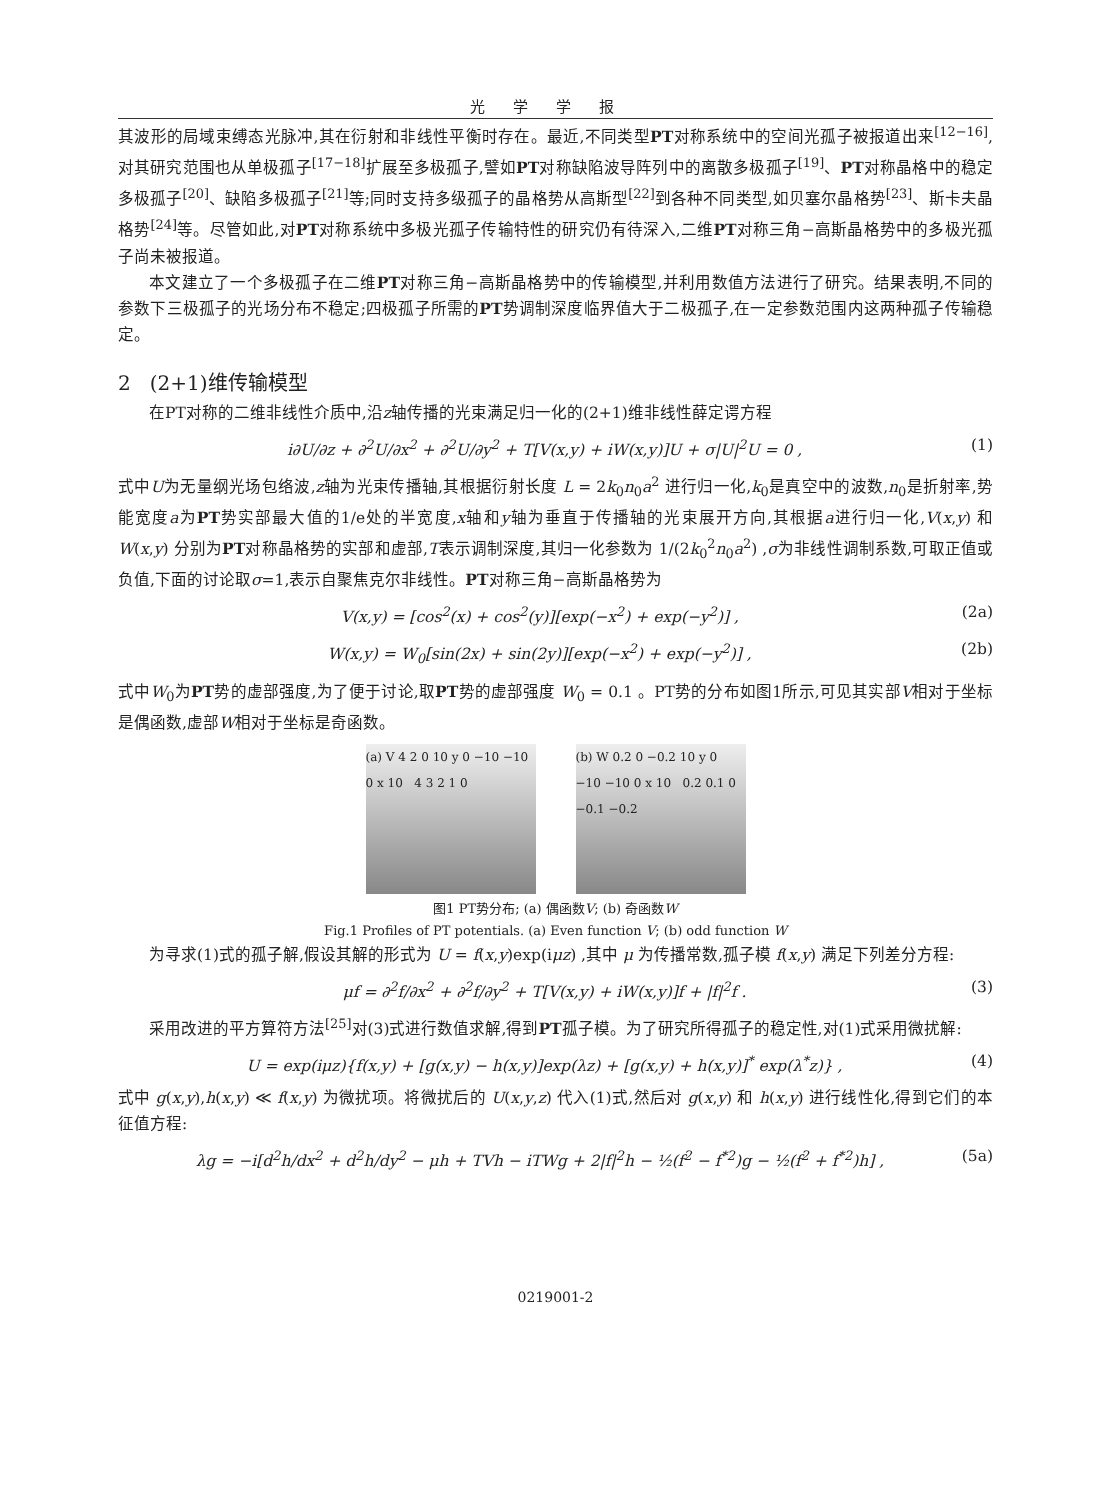光学学报
其波形的局域束缚态光脉冲,其在衍射和非线性平衡时存在。最近,不同类型PT对称系统中的空间光孤子被报道出来<sup>[12−16]</sup>,对其研究范围也从单极孤子<sup>[17−18]</sup>扩展至多极孤子,譬如PT对称缺陷波导阵列中的离散多极孤子<sup>[19]</sup>、PT对称晶格中的稳定多极孤子<sup>[20]</sup>、缺陷多极孤子<sup>[21]</sup>等;同时支持多级孤子的晶格势从高斯型<sup>[22]</sup>到各种不同类型,如贝塞尔晶格势<sup>[23]</sup>、斯卡夫晶格势<sup>[24]</sup>等。尽管如此,对PT对称系统中多极光孤子传输特性的研究仍有待深入,二维PT对称三角−高斯晶格势中的多极光孤子尚未被报道。
本文建立了一个多极孤子在二维PT对称三角−高斯晶格势中的传输模型,并利用数值方法进行了研究。结果表明,不同的参数下三极孤子的光场分布不稳定;四极孤子所需的PT势调制深度临界值大于二极孤子,在一定参数范围内这两种孤子传输稳定。
2 (2+1)维传输模型
在PT对称的二维非线性介质中,沿z轴传播的光束满足归一化的(2+1)维非线性薛定谔方程
i∂U/∂z + ∂<sup>2</sup>U/∂x<sup>2</sup> + ∂<sup>2</sup>U/∂y<sup>2</sup> + T[V(x,y) + iW(x,y)]U + σ|U|<sup>2</sup>U = 0 , (1)
式中U为无量纲光场包络波,z轴为光束传播轴,其根据衍射长度 L = 2k<sub>0</sub>n<sub>0</sub>a<sup>2</sup> 进行归一化,k<sub>0</sub>是真空中的波数,n<sub>0</sub>是折射率,势能宽度a为PT势实部最大值的1/e处的半宽度,x轴和y轴为垂直于传播轴的光束展开方向,其根据a进行归一化,V(x,y) 和 W(x,y) 分别为PT对称晶格势的实部和虚部,T表示调制深度,其归一化参数为 1/(2k<sub>0</sub><sup>2</sup>n<sub>0</sub>a<sup>2</sup>) ,σ为非线性调制系数,可取正值或负值,下面的讨论取σ=1,表示自聚焦克尔非线性。PT对称三角−高斯晶格势为
V(x,y) = [cos<sup>2</sup>(x) + cos<sup>2</sup>(y)][exp(−x<sup>2</sup>) + exp(−y<sup>2</sup>)] , (2a)
W(x,y) = W<sub>0</sub>[sin(2x) + sin(2y)][exp(−x<sup>2</sup>) + exp(−y<sup>2</sup>)] , (2b)
式中W<sub>0</sub>为PT势的虚部强度,为了便于讨论,取PT势的虚部强度 W<sub>0</sub> = 0.1 。PT势的分布如图1所示,可见其实部V相对于坐标是偶函数,虚部W相对于坐标是奇函数。
(a) V 4 2 0 10 y 0 −10 −10 0 x 10 4 3 2 1 0
(b) W 0.2 0 −0.2 10 y 0 −10 −10 0 x 10 0.2 0.1 0 −0.1 −0.2
图1 PT势分布; (a) 偶函数V; (b) 奇函数W
Fig.1 Profiles of PT potentials. (a) Even function V; (b) odd function W
为寻求(1)式的孤子解,假设其解的形式为 U = f(x,y)exp(iμz) ,其中 μ 为传播常数,孤子模 f(x,y) 满足下列差分方程:
μf = ∂<sup>2</sup>f/∂x<sup>2</sup> + ∂<sup>2</sup>f/∂y<sup>2</sup> + T[V(x,y) + iW(x,y)]f + |f|<sup>2</sup>f . (3)
采用改进的平方算符方法<sup>[25]</sup>对(3)式进行数值求解,得到PT孤子模。为了研究所得孤子的稳定性,对(1)式采用微扰解:
U = exp(iμz){f(x,y) + [g(x,y) − h(x,y)]exp(λz) + [g(x,y) + h(x,y)]<sup>*</sup> exp(λ<sup>*</sup>z)} , (4)
式中 g(x,y),h(x,y) ≪ f(x,y) 为微扰项。将微扰后的 U(x,y,z) 代入(1)式,然后对 g(x,y) 和 h(x,y) 进行线性化,得到它们的本征值方程:
λg = −i[d<sup>2</sup>h/dx<sup>2</sup> + d<sup>2</sup>h/dy<sup>2</sup> − μh + TVh − iTWg + 2|f|<sup>2</sup>h − ½(f<sup>2</sup> − f<sup>*2</sup>)g − ½(f<sup>2</sup> + f<sup>*2</sup>)h] , (5a)
0219001-2